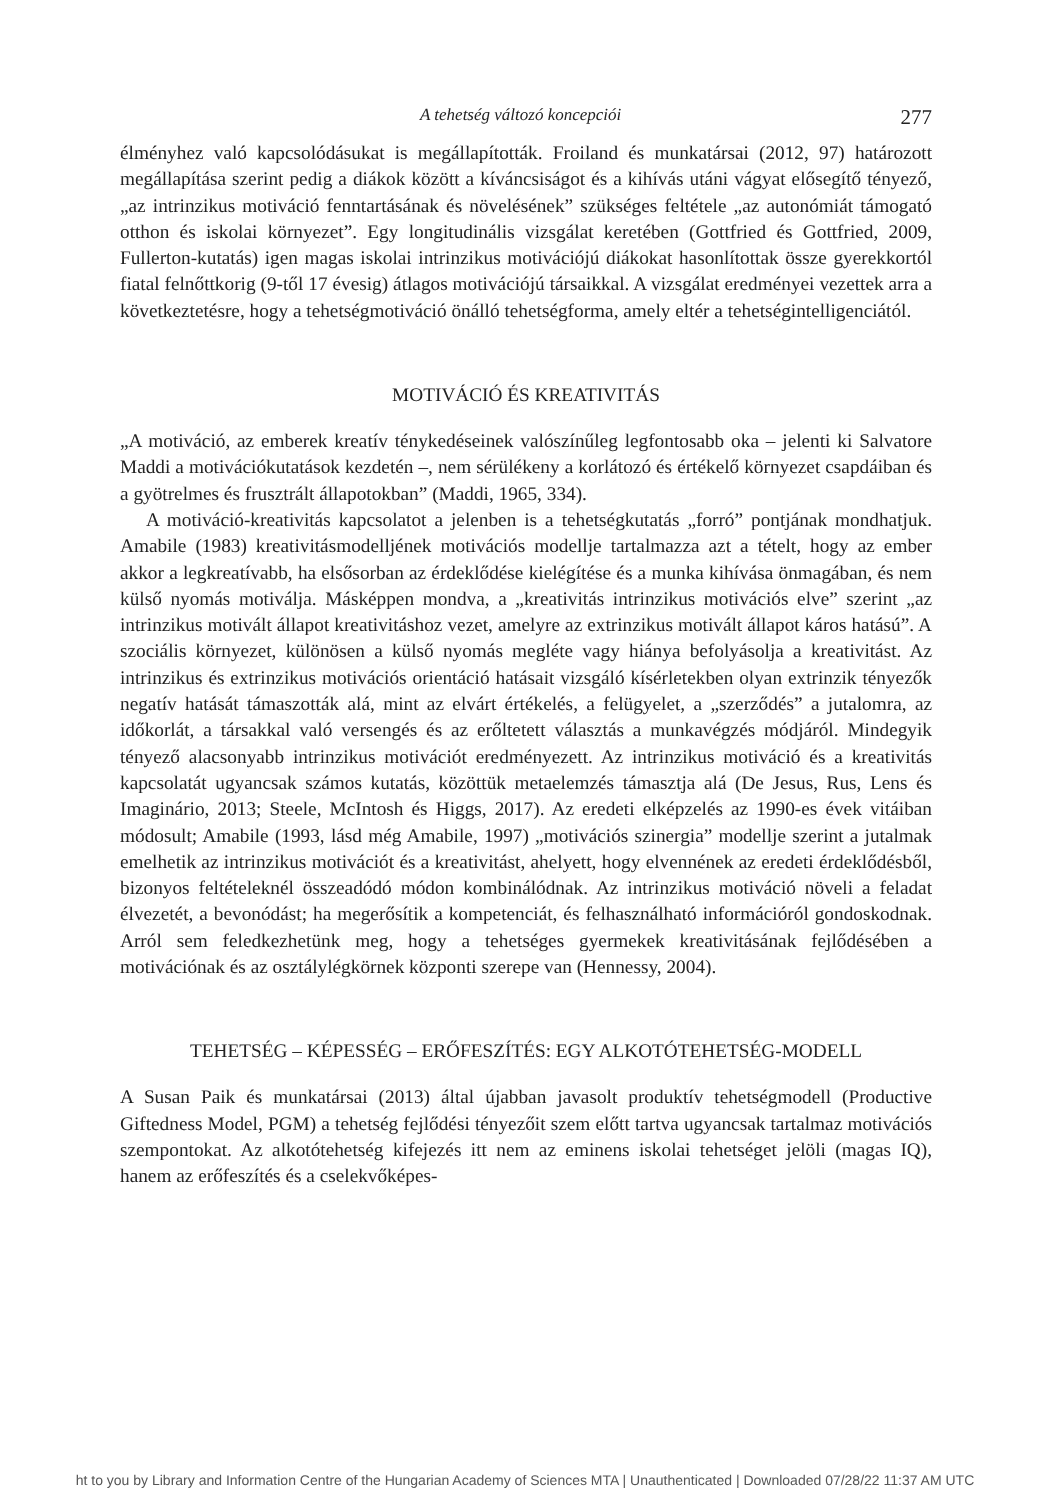A tehetség változó koncepciói 277
élményhez való kapcsolódásukat is megállapították. Froiland és munkatársai (2012, 97) határozott megállapítása szerint pedig a diákok között a kíváncsiságot és a kihívás utáni vágyat elősegítő tényező, „az intrinzikus motiváció fenntartásának és növelésének” szükséges feltétele „az autonómiát támogató otthon és iskolai környezet”. Egy longitudinális vizsgálat keretében (Gottfried és Gottfried, 2009, Fullerton-kutatás) igen magas iskolai intrinzikus motivációjú diákokat hasonlítottak össze gyerekkortól fiatal felnőttkorig (9-től 17 évesig) átlagos motivációjú társaikkal. A vizsgálat eredményei vezettek arra a következtetésre, hogy a tehetségmotiváció önálló tehetségforma, amely eltér a tehetségintelligenciától.
MOTIVÁCIÓ ÉS KREATIVITÁS
„A motiváció, az emberek kreatív ténykedéseinek valószínűleg legfontosabb oka – jelenti ki Salvatore Maddi a motivációkutatások kezdetén –, nem sérülékeny a korlátozó és értékelő környezet csapdáiban és a gyötrelmes és frusztrált állapotokban” (Maddi, 1965, 334).
A motiváció-kreativitás kapcsolatot a jelenben is a tehetségkutatás „forró” pontjának mondhatjuk. Amabile (1983) kreativitásmodelljének motivációs modellje tartalmazza azt a tételt, hogy az ember akkor a legkreatívabb, ha elsősorban az érdeklődése kielégítése és a munka kihívása önmagában, és nem külső nyomás motiválja. Másképpen mondva, a „kreativitás intrinzikus motivációs elve” szerint „az intrinzikus motivált állapot kreativitáshoz vezet, amelyre az extrinzikus motivált állapot káros hatású”. A szociális környezet, különösen a külső nyomás megléte vagy hiánya befolyásolja a kreativitást. Az intrinzikus és extrinzikus motivációs orientáció hatásait vizsgáló kísérletekben olyan extrinzik tényezők negatív hatását támaszották alá, mint az elvárt értékelés, a felügyelet, a „szerződés” a jutalomra, az időkorlát, a társakkal való versengés és az erőltetett választás a munkavégzés módjáról. Mindegyik tényező alacsonyabb intrinzikus motivációt eredményezett. Az intrinzikus motiváció és a kreativitás kapcsolatát ugyancsak számos kutatás, közöttük metaelemzés támasztja alá (De Jesus, Rus, Lens és Imaginário, 2013; Steele, McIntosh és Higgs, 2017). Az eredeti elképzelés az 1990-es évek vitáiban módosult; Amabile (1993, lásd még Amabile, 1997) „motivációs szinergia” modellje szerint a jutalmak emelhetik az intrinzikus motivációt és a kreativitást, ahelyett, hogy elvennének az eredeti érdeklődésből, bizonyos feltételeknél összeadódó módon kombinálódnak. Az intrinzikus motiváció növeli a feladat élvezetét, a bevonódást; ha megerősítik a kompetenciát, és felhasználható információról gondoskodnak. Arról sem feledkezhetünk meg, hogy a tehetséges gyermekek kreativitásának fejlődésében a motivációnak és az osztálylégkörnek központi szerepe van (Hennessy, 2004).
TEHETSÉG – KÉPESSÉG – ERŐFESZÍTÉS: EGY ALKOTÓTEHETSÉG-MODELL
A Susan Paik és munkatársai (2013) által újabban javasolt produktív tehetségmodell (Productive Giftedness Model, PGM) a tehetség fejlődési tényezőit szem előtt tartva ugyancsak tartalmaz motivációs szempontokat. Az alkotótehetség kifejezés itt nem az eminens iskolai tehetséget jelöli (magas IQ), hanem az erőfeszítés és a cselekvőképes-
ht to you by Library and Information Centre of the Hungarian Academy of Sciences MTA | Unauthenticated | Downloaded 07/28/22 11:37 AM UTC